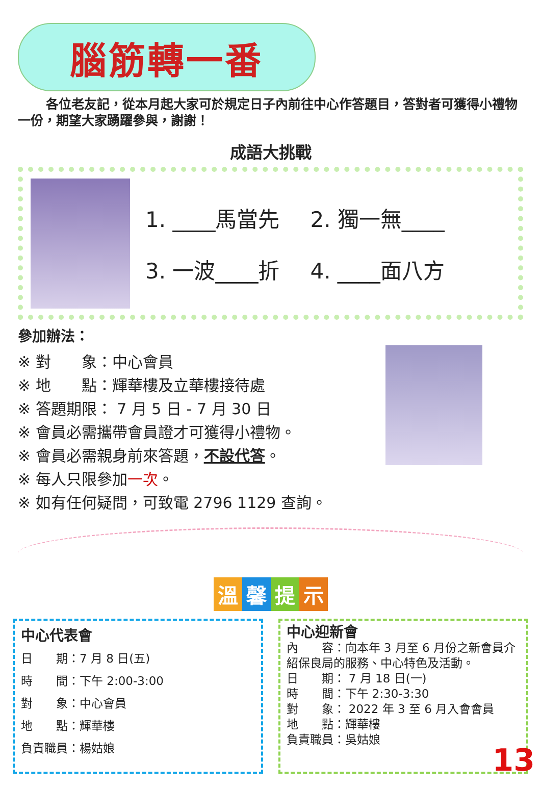腦筋轉一番
各位老友記，從本月起大家可於規定日子內前往中心作答題目，答對者可獲得小禮物一份，期望大家踴躍參與，謝謝！
成語大挑戰
1. ____馬當先
2. 獨一無____
3. 一波____折
4. ____面八方
參加辦法：
※ 對　　象：中心會員
※ 地　　點：輝華樓及立華樓接待處
※ 答題期限： 7 月 5 日 - 7 月 30 日
※ 會員必需攜帶會員證才可獲得小禮物。
※ 會員必需親身前來答題，不設代答。
※ 每人只限參加一次。
※ 如有任何疑問，可致電 2796 1129 查詢。
溫馨提示
中心代表會
日　　期：7 月 8 日(五)
時　　間：下午 2:00-3:00
對　　象：中心會員
地　　點：輝華樓
負責職員：楊姑娘
中心迎新會
內　　容：向本年 3 月至 6 月份之新會員介紹保良局的服務、中心特色及活動。
日　　期： 7 月 18 日(一)
時　　間：下午 2:30-3:30
對　　象： 2022 年 3 至 6 月入會會員
地　　點：輝華樓
負責職員：吳姑娘
13